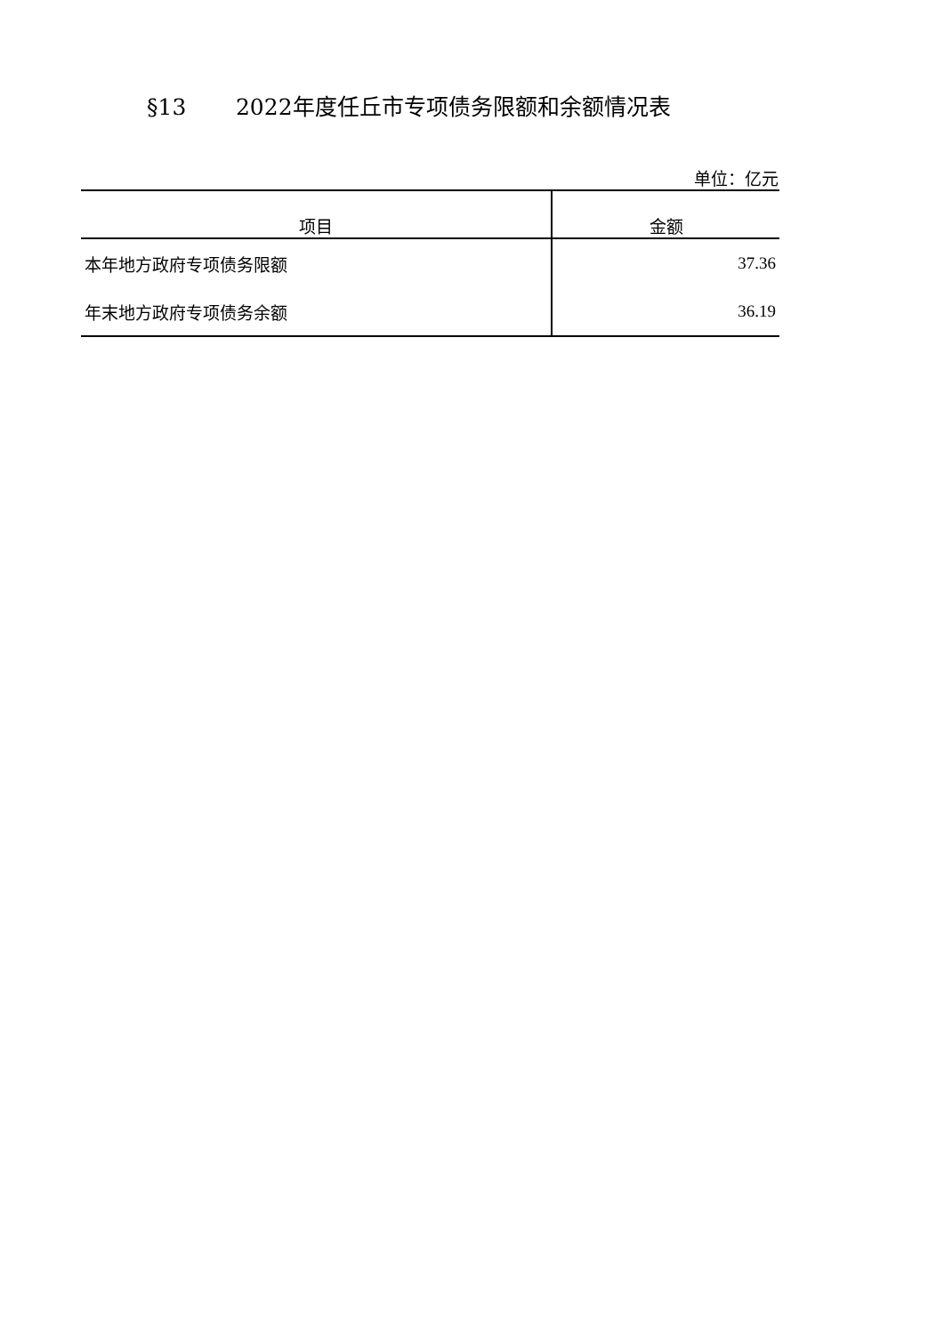§13 2022年度任丘市专项债务限额和余额情况表
单位：亿元
| 项目 | 金额 |
| --- | --- |
| 本年地方政府专项债务限额 | 37.36 |
| 年末地方政府专项债务余额 | 36.19 |